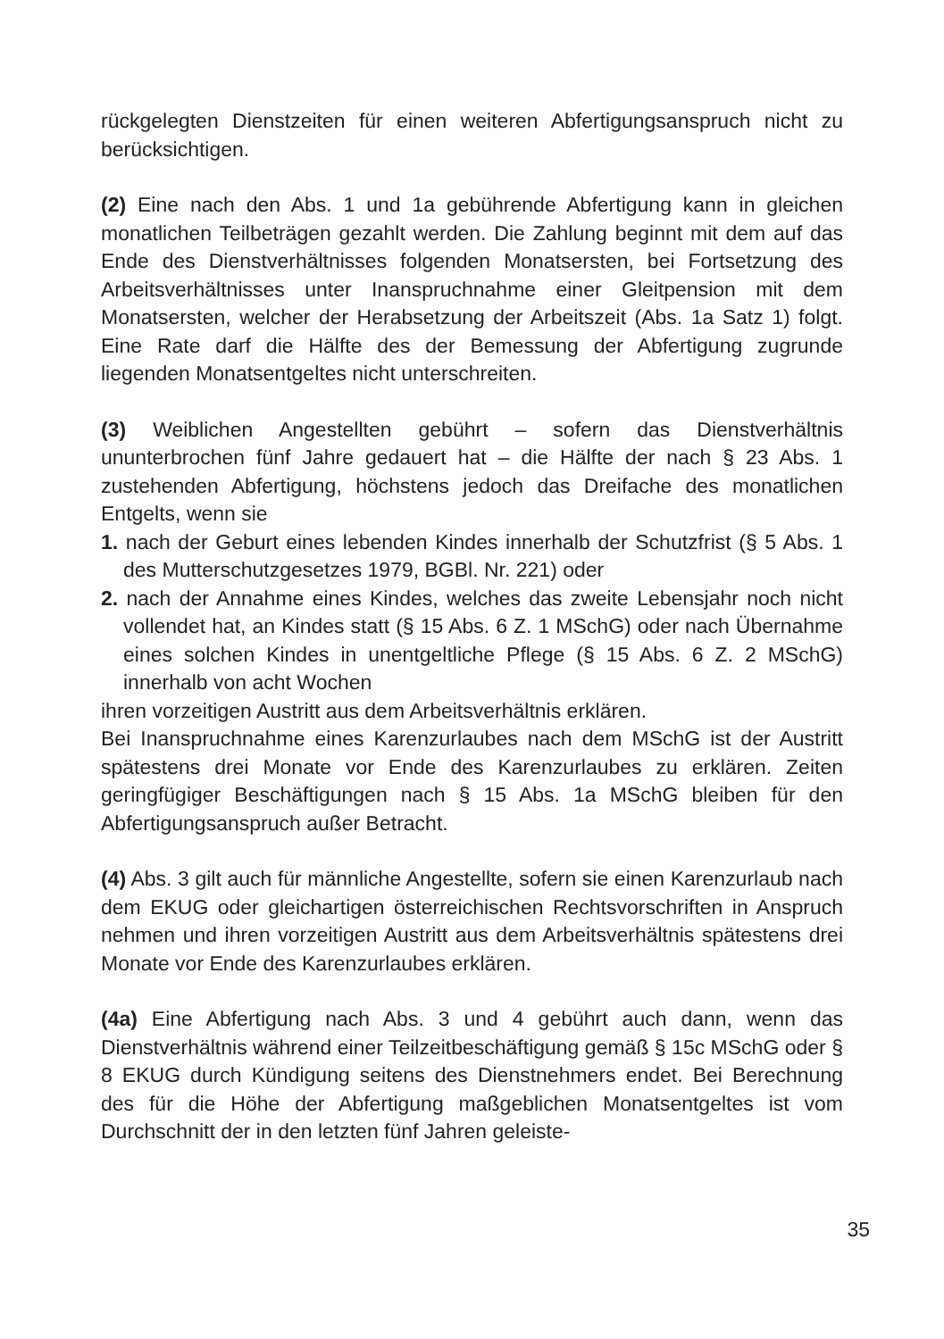rückgelegten Dienstzeiten für einen weiteren Abfertigungsanspruch nicht zu berücksichtigen.
(2) Eine nach den Abs. 1 und 1a gebührende Abfertigung kann in gleichen monatlichen Teilbeträgen gezahlt werden. Die Zahlung beginnt mit dem auf das Ende des Dienstverhältnisses folgenden Monatsersten, bei Fortsetzung des Arbeitsverhältnisses unter Inanspruchnahme einer Gleitpension mit dem Monatsersten, welcher der Herabsetzung der Arbeitszeit (Abs. 1a Satz 1) folgt. Eine Rate darf die Hälfte des der Bemessung der Abfertigung zugrunde liegenden Monatsentgeltes nicht unterschreiten.
(3) Weiblichen Angestellten gebührt – sofern das Dienstverhältnis ununterbrochen fünf Jahre gedauert hat – die Hälfte der nach § 23 Abs. 1 zustehenden Abfertigung, höchstens jedoch das Dreifache des monatlichen Entgelts, wenn sie
1. nach der Geburt eines lebenden Kindes innerhalb der Schutzfrist (§ 5 Abs. 1 des Mutterschutzgesetzes 1979, BGBl. Nr. 221) oder
2. nach der Annahme eines Kindes, welches das zweite Lebensjahr noch nicht vollendet hat, an Kindes statt (§ 15 Abs. 6 Z. 1 MSchG) oder nach Übernahme eines solchen Kindes in unentgeltliche Pflege (§ 15 Abs. 6 Z. 2 MSchG) innerhalb von acht Wochen
ihren vorzeitigen Austritt aus dem Arbeitsverhältnis erklären.
Bei Inanspruchnahme eines Karenzurlaubes nach dem MSchG ist der Austritt spätestens drei Monate vor Ende des Karenzurlaubes zu erklären. Zeiten geringfügiger Beschäftigungen nach § 15 Abs. 1a MSchG bleiben für den Abfertigungsanspruch außer Betracht.
(4) Abs. 3 gilt auch für männliche Angestellte, sofern sie einen Karenzurlaub nach dem EKUG oder gleichartigen österreichischen Rechtsvorschriften in Anspruch nehmen und ihren vorzeitigen Austritt aus dem Arbeitsverhältnis spätestens drei Monate vor Ende des Karenzurlaubes erklären.
(4a) Eine Abfertigung nach Abs. 3 und 4 gebührt auch dann, wenn das Dienstverhältnis während einer Teilzeitbeschäftigung gemäß § 15c MSchG oder § 8 EKUG durch Kündigung seitens des Dienstnehmers endet. Bei Berechnung des für die Höhe der Abfertigung maßgeblichen Monatsentgeltes ist vom Durchschnitt der in den letzten fünf Jahren geleiste-
35